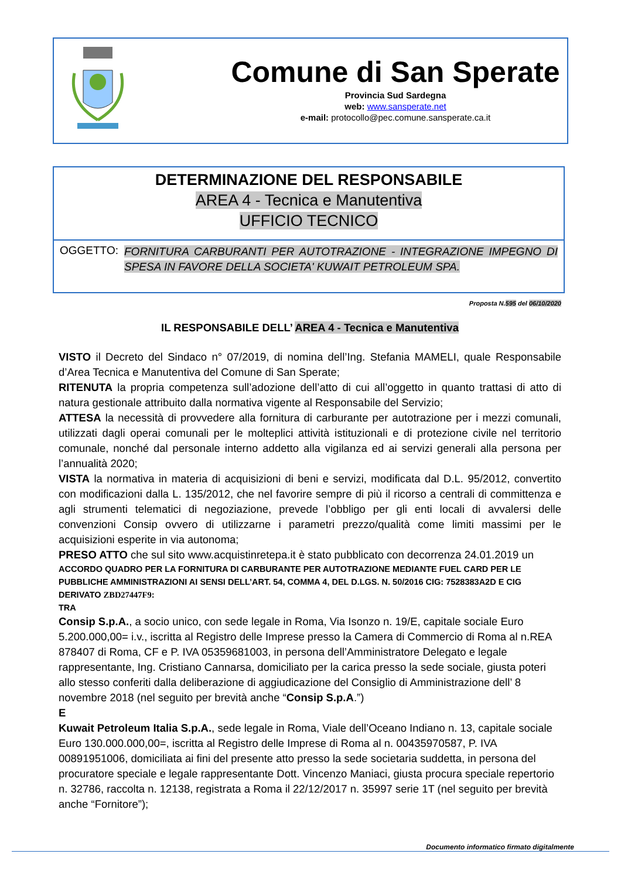Comune di San Sperate
Provincia Sud Sardegna
web: www.sansperate.net
e-mail: protocollo@pec.comune.sansperate.ca.it
DETERMINAZIONE DEL RESPONSABILE
AREA 4 - Tecnica e Manutentiva
UFFICIO TECNICO
OGGETTO:
FORNITURA CARBURANTI PER AUTOTRAZIONE - INTEGRAZIONE IMPEGNO DI SPESA IN FAVORE DELLA SOCIETA' KUWAIT PETROLEUM SPA.
Proposta N.595 del 06/10/2020
IL RESPONSABILE DELL’ AREA 4 - Tecnica e Manutentiva
VISTO il Decreto del Sindaco n° 07/2019, di nomina dell’Ing. Stefania MAMELI, quale Responsabile d’Area Tecnica e Manutentiva del Comune di San Sperate;
RITENUTA la propria competenza sull’adozione dell’atto di cui all’oggetto in quanto trattasi di atto di natura gestionale attribuito dalla normativa vigente al Responsabile del Servizio;
ATTESA la necessità di provvedere alla fornitura di carburante per autotrazione per i mezzi comunali, utilizzati dagli operai comunali per le molteplici attività istituzionali e di protezione civile nel territorio comunale, nonché dal personale interno addetto alla vigilanza ed ai servizi generali alla persona per l’annualità 2020;
VISTA la normativa in materia di acquisizioni di beni e servizi, modificata dal D.L. 95/2012, convertito con modificazioni dalla L. 135/2012, che nel favorire sempre di più il ricorso a centrali di committenza e agli strumenti telematici di negoziazione, prevede l’obbligo per gli enti locali di avvalersi delle convenzioni Consip ovvero di utilizzarne i parametri prezzo/qualità come limiti massimi per le acquisizioni esperite in via autonoma;
PRESO ATTO che sul sito www.acquistinretepa.it è stato pubblicato con decorrenza 24.01.2019 un
ACCORDO QUADRO PER LA FORNITURA DI CARBURANTE PER AUTOTRAZIONE MEDIANTE FUEL CARD PER LE PUBBLICHE AMMINISTRAZIONI AI SENSI DELL’ART. 54, COMMA 4, DEL D.LGS. N. 50/2016 CIG: 7528383A2D E CIG DERIVATO ZBD27447F9:
TRA
Consip S.p.A., a socio unico, con sede legale in Roma, Via Isonzo n. 19/E, capitale sociale Euro 5.200.000,00= i.v., iscritta al Registro delle Imprese presso la Camera di Commercio di Roma al n.REA 878407 di Roma, CF e P. IVA 05359681003, in persona dell’Amministratore Delegato e legale rappresentante, Ing. Cristiano Cannarsa, domiciliato per la carica presso la sede sociale, giusta poteri allo stesso conferiti dalla deliberazione di aggiudicazione del Consiglio di Amministrazione dell’ 8 novembre 2018 (nel seguito per brevità anche “Consip S.p.A.”)
E
Kuwait Petroleum Italia S.p.A., sede legale in Roma, Viale dell’Oceano Indiano n. 13, capitale sociale Euro 130.000.000,00=, iscritta al Registro delle Imprese di Roma al n. 00435970587, P. IVA 00891951006, domiciliata ai fini del presente atto presso la sede societaria suddetta, in persona del procuratore speciale e legale rappresentante Dott. Vincenzo Maniaci, giusta procura speciale repertorio n. 32786, raccolta n. 12138, registrata a Roma il 22/12/2017 n. 35997 serie 1T (nel seguito per brevità anche “Fornitore”);
Documento informatico firmato digitalmente